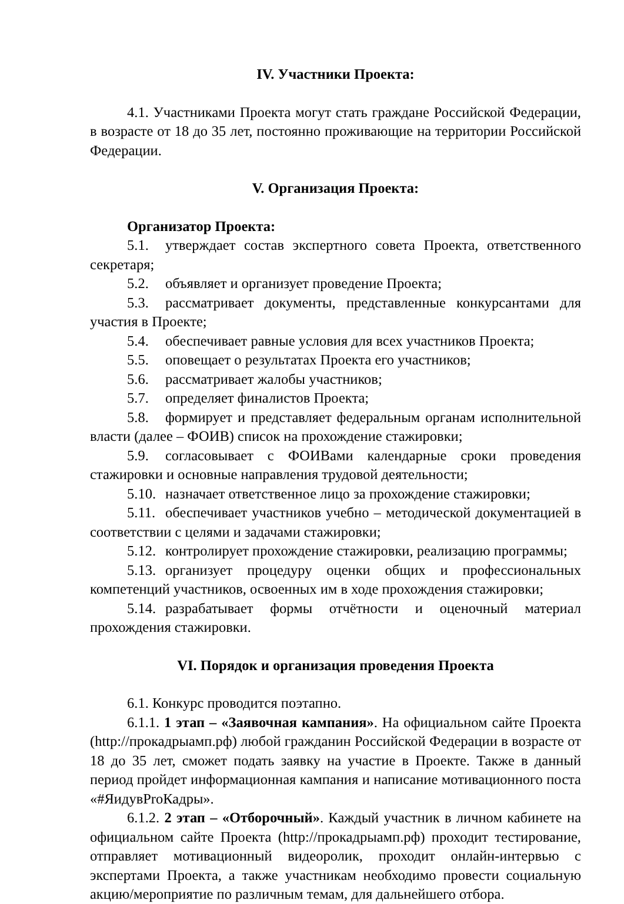IV. Участники Проекта:
4.1. Участниками Проекта могут стать граждане Российской Федерации, в возрасте от 18 до 35 лет, постоянно проживающие на территории Российской Федерации.
V. Организация Проекта:
Организатор Проекта:
5.1. утверждает состав экспертного совета Проекта, ответственного секретаря;
5.2. объявляет и организует проведение Проекта;
5.3. рассматривает документы, представленные конкурсантами для участия в Проекте;
5.4. обеспечивает равные условия для всех участников Проекта;
5.5. оповещает о результатах Проекта его участников;
5.6. рассматривает жалобы участников;
5.7. определяет финалистов Проекта;
5.8. формирует и представляет федеральным органам исполнительной власти (далее – ФОИВ) список на прохождение стажировки;
5.9. согласовывает с ФОИВами календарные сроки проведения стажировки и основные направления трудовой деятельности;
5.10. назначает ответственное лицо за прохождение стажировки;
5.11. обеспечивает участников учебно – методической документацией в соответствии с целями и задачами стажировки;
5.12. контролирует прохождение стажировки, реализацию программы;
5.13. организует процедуру оценки общих и профессиональных компетенций участников, освоенных им в ходе прохождения стажировки;
5.14. разрабатывает формы отчётности и оценочный материал прохождения стажировки.
VI. Порядок и организация проведения Проекта
6.1. Конкурс проводится поэтапно.
6.1.1. 1 этап – «Заявочная кампания». На официальном сайте Проекта (http://прокадрыамп.рф) любой гражданин Российской Федерации в возрасте от 18 до 35 лет, сможет подать заявку на участие в Проекте. Также в данный период пройдет информационная кампания и написание мотивационного поста «#ЯидувProКадры».
6.1.2. 2 этап – «Отборочный». Каждый участник в личном кабинете на официальном сайте Проекта (http://прокадрыамп.рф) проходит тестирование, отправляет мотивационный видеоролик, проходит онлайн-интервью с экспертами Проекта, а также участникам необходимо провести социальную акцию/мероприятие по различным темам, для дальнейшего отбора.